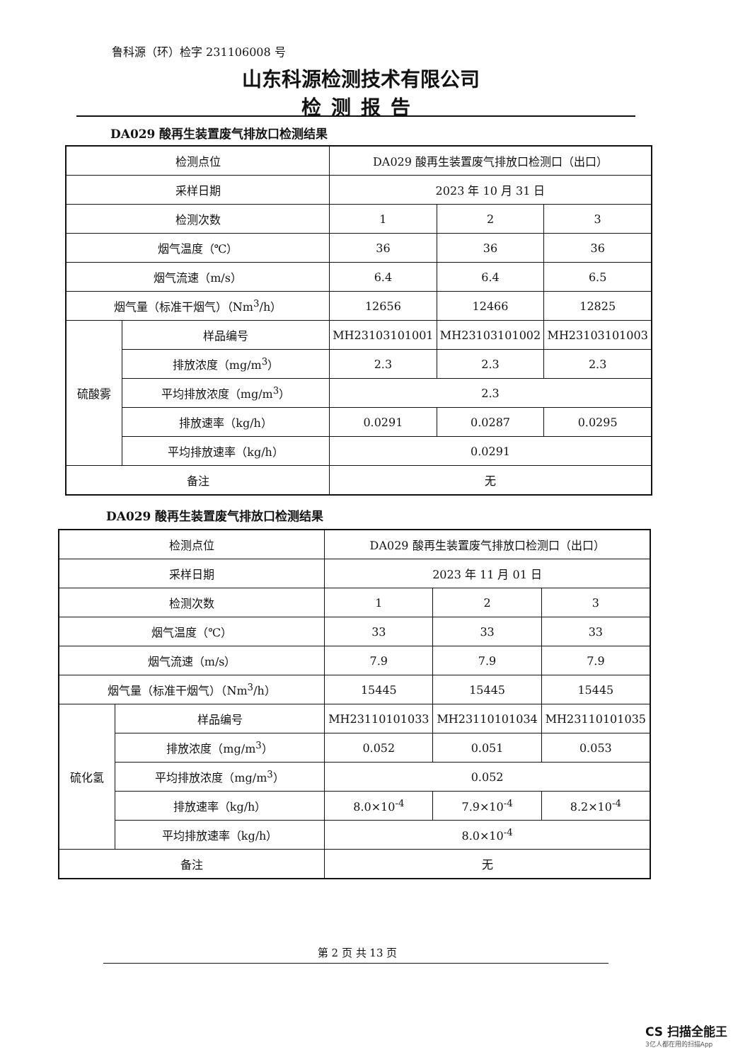鲁科源（环）检字 231106008 号
山东科源检测技术有限公司
检测报告
DA029 酸再生装置废气排放口检测结果
| 检测点位 | | DA029 酸再生装置废气排放口检测口（出口） | | |
| 采样日期 | | 2023 年 10 月 31 日 | | |
| 检测次数 | | 1 | 2 | 3 |
| 烟气温度（℃） | | 36 | 36 | 36 |
| 烟气流速（m/s） | | 6.4 | 6.4 | 6.5 |
| 烟气量（标准干烟气）（Nm<sup>3</sup>/h） | | 12656 | 12466 | 12825 |
| 硫酸雾 | 样品编号 | MH23103101001 | MH23103101002 | MH23103101003 |
| | 排放浓度（mg/m<sup>3</sup>） | 2.3 | 2.3 | 2.3 |
| | 平均排放浓度（mg/m<sup>3</sup>） | 2.3 | | |
| | 排放速率（kg/h） | 0.0291 | 0.0287 | 0.0295 |
| | 平均排放速率（kg/h） | 0.0291 | | |
| 备注 | | 无 | | |
DA029 酸再生装置废气排放口检测结果
| 检测点位 | | DA029 酸再生装置废气排放口检测口（出口） | | |
| 采样日期 | | 2023 年 11 月 01 日 | | |
| 检测次数 | | 1 | 2 | 3 |
| 烟气温度（℃） | | 33 | 33 | 33 |
| 烟气流速（m/s） | | 7.9 | 7.9 | 7.9 |
| 烟气量（标准干烟气）（Nm<sup>3</sup>/h） | | 15445 | 15445 | 15445 |
| 硫化氢 | 样品编号 | MH23110101033 | MH23110101034 | MH23110101035 |
| | 排放浓度（mg/m<sup>3</sup>） | 0.052 | 0.051 | 0.053 |
| | 平均排放浓度（mg/m<sup>3</sup>） | 0.052 | | |
| | 排放速率（kg/h） | 8.0×10<sup>-4</sup> | 7.9×10<sup>-4</sup> | 8.2×10<sup>-4</sup> |
| | 平均排放速率（kg/h） | 8.0×10<sup>-4</sup> | | |
| 备注 | | 无 | | |
第 2 页 共 13 页
CS 扫描全能王
3亿人都在用的扫描App